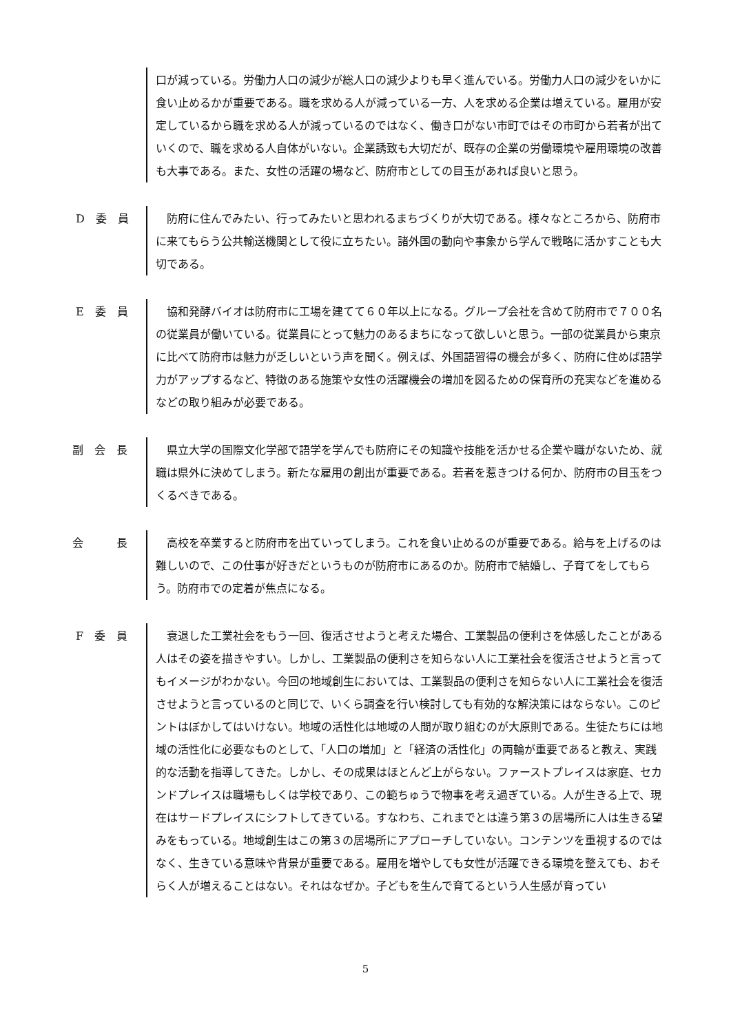口が減っている。労働力人口の減少が総人口の減少よりも早く進んでいる。労働力人口の減少をいかに食い止めるかが重要である。職を求める人が減っている一方、人を求める企業は増えている。雇用が安定しているから職を求める人が減っているのではなく、働き口がない市町ではその市町から若者が出ていくので、職を求める人自体がいない。企業誘致も大切だが、既存の企業の労働環境や雇用環境の改善も大事である。また、女性の活躍の場など、防府市としての目玉があれば良いと思う。
D　委　員 　防府に住んでみたい、行ってみたいと思われるまちづくりが大切である。様々なところから、防府市に来てもらう公共輸送機関として役に立ちたい。諸外国の動向や事象から学んで戦略に活かすことも大切である。
E　委　員 　協和発酵バイオは防府市に工場を建てて６０年以上になる。グループ会社を含めて防府市で７００名の従業員が働いている。従業員にとって魅力のあるまちになって欲しいと思う。一部の従業員から東京に比べて防府市は魅力が乏しいという声を聞く。例えば、外国語習得の機会が多く、防府に住めば語学力がアップするなど、特徴のある施策や女性の活躍機会の増加を図るための保育所の充実などを進めるなどの取り組みが必要である。
副　会　長 　県立大学の国際文化学部で語学を学んでも防府にその知識や技能を活かせる企業や職がないため、就職は県外に決めてしまう。新たな雇用の創出が重要である。若者を惹きつける何か、防府市の目玉をつくるべきである。
会　　　長 　高校を卒業すると防府市を出ていってしまう。これを食い止めるのが重要である。給与を上げるのは難しいので、この仕事が好きだというものが防府市にあるのか。防府市で結婚し、子育てをしてもらう。防府市での定着が焦点になる。
F　委　員 　衰退した工業社会をもう一回、復活させようと考えた場合、工業製品の便利さを体感したことがある人はその姿を描きやすい。しかし、工業製品の便利さを知らない人に工業社会を復活させようと言ってもイメージがわかない。今回の地域創生においては、工業製品の便利さを知らない人に工業社会を復活させようと言っているのと同じで、いくら調査を行い検討しても有効的な解決策にはならない。このピントはぼかしてはいけない。地域の活性化は地域の人間が取り組むのが大原則である。生徒たちには地域の活性化に必要なものとして、「人口の増加」と「経済の活性化」の両輪が重要であると教え、実践的な活動を指導してきた。しかし、その成果はほとんど上がらない。ファーストプレイスは家庭、セカンドプレイスは職場もしくは学校であり、この範ちゅうで物事を考え過ぎている。人が生きる上で、現在はサードプレイスにシフトしてきている。すなわち、これまでとは違う第３の居場所に人は生きる望みをもっている。地域創生はこの第３の居場所にアプローチしていない。コンテンツを重視するのではなく、生きている意味や背景が重要である。雇用を増やしても女性が活躍できる環境を整えても、おそらく人が増えることはない。それはなぜか。子どもを生んで育てるという人生感が育ってい
5